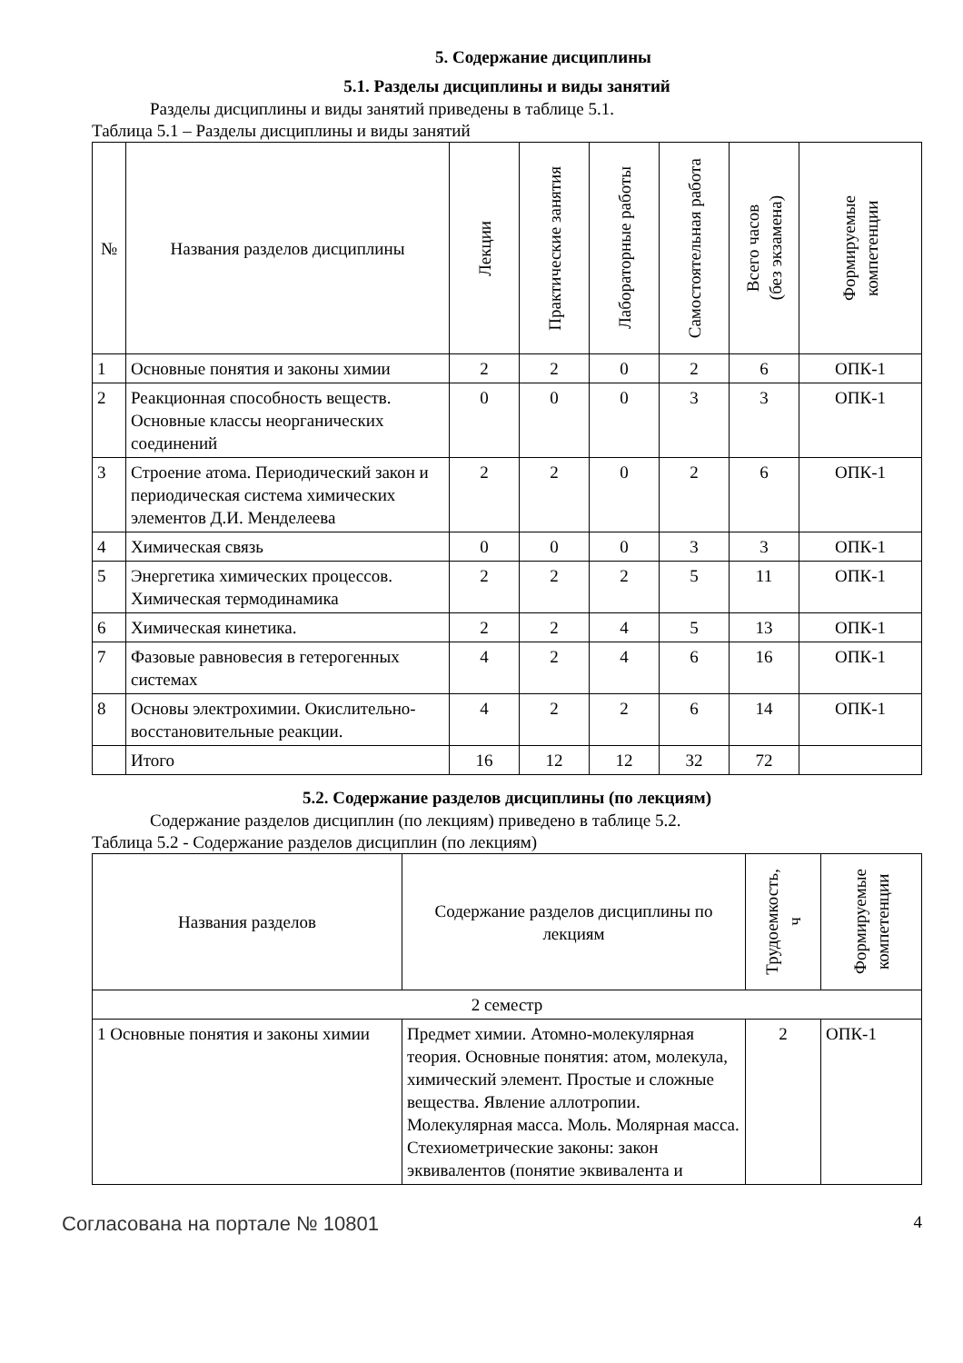5. Содержание дисциплины
5.1. Разделы дисциплины и виды занятий
Разделы дисциплины и виды занятий приведены в таблице 5.1.
Таблица 5.1 – Разделы дисциплины и виды занятий
| № | Названия разделов дисциплины | Лекции | Практические занятия | Лабораторные работы | Самостоятельная работа | Всего часов (без экзамена) | Формируемые компетенции |
| --- | --- | --- | --- | --- | --- | --- | --- |
| 1 | Основные понятия и законы химии | 2 | 2 | 0 | 2 | 6 | ОПК-1 |
| 2 | Реакционная способность веществ. Основные классы неорганических соединений | 0 | 0 | 0 | 3 | 3 | ОПК-1 |
| 3 | Строение атома. Периодический закон и периодическая система химических элементов Д.И. Менделеева | 2 | 2 | 0 | 2 | 6 | ОПК-1 |
| 4 | Химическая связь | 0 | 0 | 0 | 3 | 3 | ОПК-1 |
| 5 | Энергетика химических процессов. Химическая термодинамика | 2 | 2 | 2 | 5 | 11 | ОПК-1 |
| 6 | Химическая кинетика. | 2 | 2 | 4 | 5 | 13 | ОПК-1 |
| 7 | Фазовые равновесия в гетерогенных системах | 4 | 2 | 4 | 6 | 16 | ОПК-1 |
| 8 | Основы электрохимии. Окислительно-восстановительные реакции. | 4 | 2 | 2 | 6 | 14 | ОПК-1 |
| | Итого | 16 | 12 | 12 | 32 | 72 | |
5.2. Содержание разделов дисциплины (по лекциям)
Содержание разделов дисциплин (по лекциям) приведено в таблице 5.2.
Таблица 5.2 - Содержание разделов дисциплин (по лекциям)
| Названия разделов | Содержание разделов дисциплины по лекциям | Трудоемкость, ч | Формируемые компетенции |
| --- | --- | --- | --- |
| 2 семестр | | | |
| 1 Основные понятия и законы химии | Предмет химии. Атомно-молекулярная теория. Основные понятия: атом, молекула, химический элемент. Простые и сложные вещества. Явление аллотропии. Молекулярная масса. Моль. Молярная масса. Стехиометрические законы: закон эквивалентов (понятие эквивалента и | 2 | ОПК-1 |
Согласована на портале № 10801 4